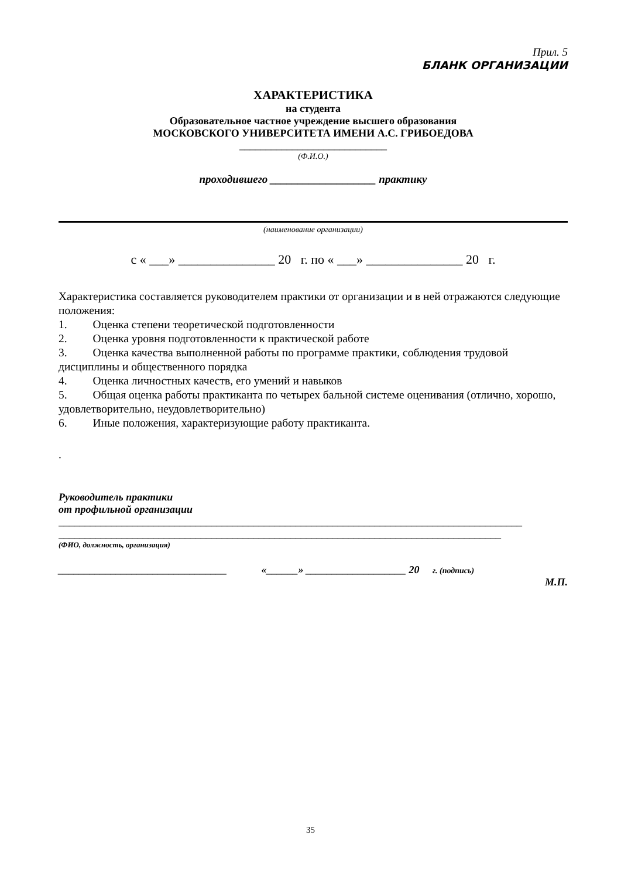Прил. 5
БЛАНК ОРГАНИЗАЦИИ
ХАРАКТЕРИСТИКА
на студента
Образовательное частное учреждение высшего образования
МОСКОВСКОГО УНИВЕРСИТЕТА ИМЕНИ А.С. ГРИБОЕДОВА
____________________________
(Ф.И.О.)
проходившего ___________________ практику
(наименование организации)
с « ___» _______________ 20 г. по « ___» _______________ 20 г.
Характеристика составляется руководителем практики от организации и в ней отражаются следующие положения:
1. Оценка степени теоретической подготовленности
2. Оценка уровня подготовленности к практической работе
3. Оценка качества выполненной работы по программе практики, соблюдения трудовой дисциплины и общественного порядка
4. Оценка личностных качеств, его умений и навыков
5. Общая оценка работы практиканта по четырех бальной системе оценивания (отлично, хорошо, удовлетворительно, неудовлетворительно)
6. Иные положения, характеризующие работу практиканта.
.
Руководитель практики
от профильной организации
________________________________________________________________________________________
____________________________________________________________________________________
(ФИО, должность, организация)
________________________________ «______» ___________________ 20 г. (подпись)
М.П.
35